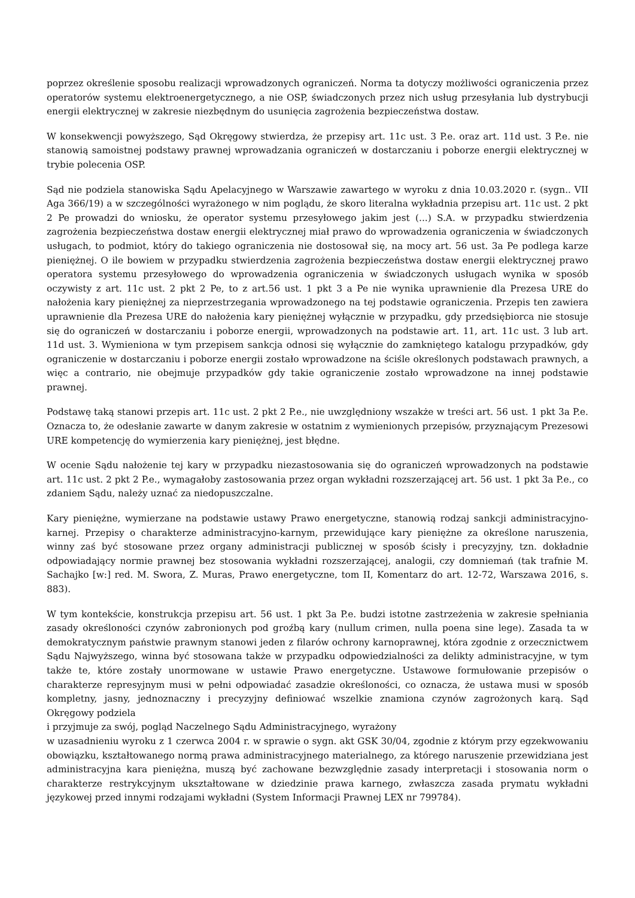poprzez określenie sposobu realizacji wprowadzonych ograniczeń. Norma ta dotyczy możliwości ograniczenia przez operatorów systemu elektroenergetycznego, a nie OSP, świadczonych przez nich usług przesyłania lub dystrybucji energii elektrycznej w zakresie niezbędnym do usunięcia zagrożenia bezpieczeństwa dostaw.
W konsekwencji powyższego, Sąd Okręgowy stwierdza, że przepisy art. 11c ust. 3 P.e. oraz art. 11d ust. 3 P.e. nie stanowią samoistnej podstawy prawnej wprowadzania ograniczeń w dostarczaniu i poborze energii elektrycznej w trybie polecenia OSP.
Sąd nie podziela stanowiska Sądu Apelacyjnego w Warszawie zawartego w wyroku z dnia 10.03.2020 r. (sygn.. VII Aga 366/19) a w szczególności wyrażonego w nim poglądu, że skoro literalna wykładnia przepisu art. 11c ust. 2 pkt 2 Pe prowadzi do wniosku, że operator systemu przesyłowego jakim jest (...) S.A. w przypadku stwierdzenia zagrożenia bezpieczeństwa dostaw energii elektrycznej miał prawo do wprowadzenia ograniczenia w świadczonych usługach, to podmiot, który do takiego ograniczenia nie dostosował się, na mocy art. 56 ust. 3a Pe podlega karze pieniężnej. O ile bowiem w przypadku stwierdzenia zagrożenia bezpieczeństwa dostaw energii elektrycznej prawo operatora systemu przesyłowego do wprowadzenia ograniczenia w świadczonych usługach wynika w sposób oczywisty z art. 11c ust. 2 pkt 2 Pe, to z art.56 ust. 1 pkt 3 a Pe nie wynika uprawnienie dla Prezesa URE do nałożenia kary pieniężnej za nieprzestrzegania wprowadzonego na tej podstawie ograniczenia. Przepis ten zawiera uprawnienie dla Prezesa URE do nałożenia kary pieniężnej wyłącznie w przypadku, gdy przedsiębiorca nie stosuje się do ograniczeń w dostarczaniu i poborze energii, wprowadzonych na podstawie art. 11, art. 11c ust. 3 lub art. 11d ust. 3. Wymieniona w tym przepisem sankcja odnosi się wyłącznie do zamkniętego katalogu przypadków, gdy ograniczenie w dostarczaniu i poborze energii zostało wprowadzone na ściśle określonych podstawach prawnych, a więc a contrario, nie obejmuje przypadków gdy takie ograniczenie zostało wprowadzone na innej podstawie prawnej.
Podstawę taką stanowi przepis art. 11c ust. 2 pkt 2 P.e., nie uwzględniony wszakże w treści art. 56 ust. 1 pkt 3a P.e. Oznacza to, że odesłanie zawarte w danym zakresie w ostatnim z wymienionych przepisów, przyznającym Prezesowi URE kompetencję do wymierzenia kary pieniężnej, jest błędne.
W ocenie Sądu nałożenie tej kary w przypadku niezastosowania się do ograniczeń wprowadzonych na podstawie art. 11c ust. 2 pkt 2 P.e., wymagałoby zastosowania przez organ wykładni rozszerzającej art. 56 ust. 1 pkt 3a P.e., co zdaniem Sądu, należy uznać za niedopuszczalne.
Kary pieniężne, wymierzane na podstawie ustawy Prawo energetyczne, stanowią rodzaj sankcji administracyjno-karnej. Przepisy o charakterze administracyjno-karnym, przewidujące kary pieniężne za określone naruszenia, winny zaś być stosowane przez organy administracji publicznej w sposób ścisły i precyzyjny, tzn. dokładnie odpowiadający normie prawnej bez stosowania wykładni rozszerzającej, analogii, czy domniemań (tak trafnie M. Sachajko [w:] red. M. Swora, Z. Muras, Prawo energetyczne, tom II, Komentarz do art. 12-72, Warszawa 2016, s. 883).
W tym kontekście, konstrukcja przepisu art. 56 ust. 1 pkt 3a P.e. budzi istotne zastrzeżenia w zakresie spełniania zasady określoności czynów zabronionych pod groźbą kary (nullum crimen, nulla poena sine lege). Zasada ta w demokratycznym państwie prawnym stanowi jeden z filarów ochrony karnoprawnej, która zgodnie z orzecznictwem Sądu Najwyższego, winna być stosowana także w przypadku odpowiedzialności za delikty administracyjne, w tym także te, które zostały unormowane w ustawie Prawo energetyczne. Ustawowe formułowanie przepisów o charakterze represyjnym musi w pełni odpowiadać zasadzie określoności, co oznacza, że ustawa musi w sposób kompletny, jasny, jednoznaczny i precyzyjny definiować wszelkie znamiona czynów zagrożonych karą. Sąd Okręgowy podziela
i przyjmuje za swój, pogląd Naczelnego Sądu Administracyjnego, wyrażony
w uzasadnieniu wyroku z 1 czerwca 2004 r. w sprawie o sygn. akt GSK 30/04, zgodnie z którym przy egzekwowaniu obowiązku, kształtowanego normą prawa administracyjnego materialnego, za którego naruszenie przewidziana jest administracyjna kara pieniężna, muszą być zachowane bezwzględnie zasady interpretacji i stosowania norm o charakterze restrykcyjnym ukształtowane w dziedzinie prawa karnego, zwłaszcza zasada prymatu wykładni językowej przed innymi rodzajami wykładni (System Informacji Prawnej LEX nr 799784).